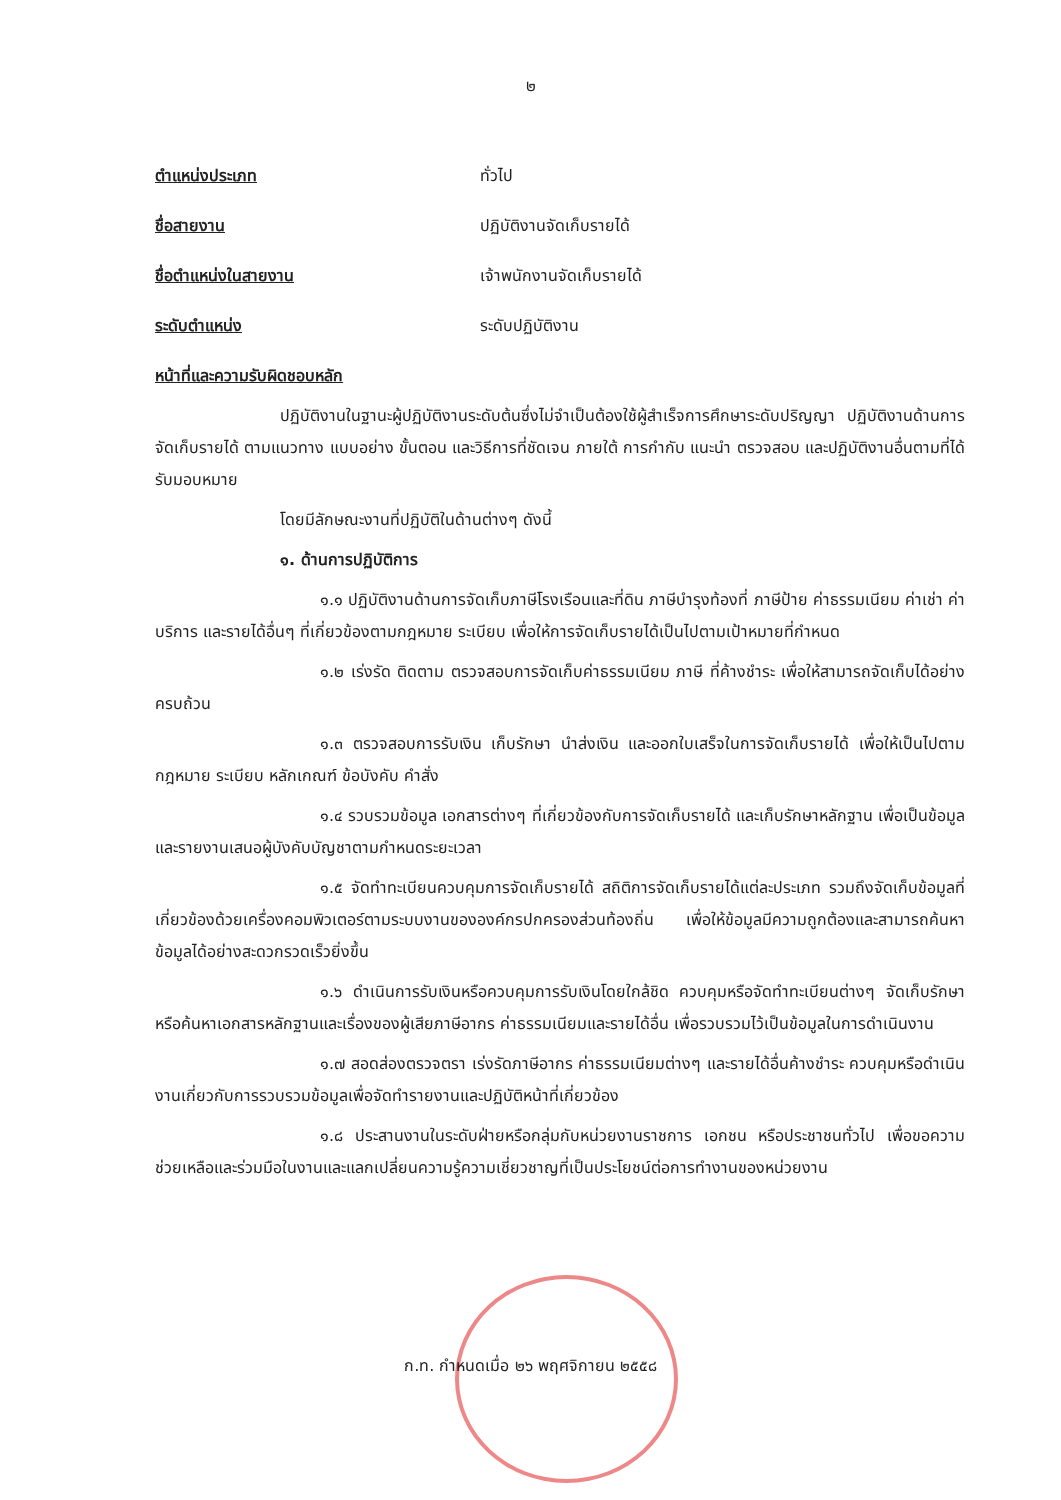๒
ตำแหน่งประเภท ทั่วไป
ชื่อสายงาน ปฏิบัติงานจัดเก็บรายได้
ชื่อตำแหน่งในสายงาน เจ้าพนักงานจัดเก็บรายได้
ระดับตำแหน่ง ระดับปฏิบัติงาน
หน้าที่และความรับผิดชอบหลัก
ปฏิบัติงานในฐานะผู้ปฏิบัติงานระดับต้นซึ่งไม่จำเป็นต้องใช้ผู้สำเร็จการศึกษาระดับปริญญา ปฏิบัติงานด้านการจัดเก็บรายได้ ตามแนวทาง แบบอย่าง ขั้นตอน และวิธีการที่ชัดเจน ภายใต้ การกำกับ แนะนำ ตรวจสอบ และปฏิบัติงานอื่นตามที่ได้รับมอบหมาย
โดยมีลักษณะงานที่ปฏิบัติในด้านต่างๆ ดังนี้
๑. ด้านการปฏิบัติการ
๑.๑ ปฏิบัติงานด้านการจัดเก็บภาษีโรงเรือนและที่ดิน ภาษีบำรุงท้องที่ ภาษีป้าย ค่าธรรมเนียม ค่าเช่า ค่าบริการ และรายได้อื่นๆ ที่เกี่ยวข้องตามกฎหมาย ระเบียบ เพื่อให้การจัดเก็บรายได้เป็นไปตามเป้าหมายที่กำหนด
๑.๒ เร่งรัด ติดตาม ตรวจสอบการจัดเก็บค่าธรรมเนียม ภาษี ที่ค้างชำระ เพื่อให้สามารถจัดเก็บได้อย่างครบถ้วน
๑.๓ ตรวจสอบการรับเงิน เก็บรักษา นำส่งเงิน และออกใบเสร็จในการจัดเก็บรายได้ เพื่อให้เป็นไปตามกฎหมาย ระเบียบ หลักเกณฑ์ ข้อบังคับ คำสั่ง
๑.๔ รวบรวมข้อมูล เอกสารต่างๆ ที่เกี่ยวข้องกับการจัดเก็บรายได้ และเก็บรักษาหลักฐาน เพื่อเป็นข้อมูล และรายงานเสนอผู้บังคับบัญชาตามกำหนดระยะเวลา
๑.๕ จัดทำทะเบียนควบคุมการจัดเก็บรายได้ สถิติการจัดเก็บรายได้แต่ละประเภท รวมถึงจัดเก็บข้อมูลที่เกี่ยวข้องด้วยเครื่องคอมพิวเตอร์ตามระบบงานขององค์กรปกครองส่วนท้องถิ่น เพื่อให้ข้อมูลมีความถูกต้องและสามารถค้นหาข้อมูลได้อย่างสะดวกรวดเร็วยิ่งขึ้น
๑.๖ ดำเนินการรับเงินหรือควบคุมการรับเงินโดยใกล้ชิด ควบคุมหรือจัดทำทะเบียนต่างๆ จัดเก็บรักษาหรือค้นหาเอกสารหลักฐานและเรื่องของผู้เสียภาษีอากร ค่าธรรมเนียมและรายได้อื่น เพื่อรวบรวมไว้เป็นข้อมูลในการดำเนินงาน
๑.๗ สอดส่องตรวจตรา เร่งรัดภาษีอากร ค่าธรรมเนียมต่างๆ และรายได้อื่นค้างชำระ ควบคุมหรือดำเนินงานเกี่ยวกับการรวบรวมข้อมูลเพื่อจัดทำรายงานและปฏิบัติหน้าที่เกี่ยวข้อง
๑.๘ ประสานงานในระดับฝ่ายหรือกลุ่มกับหน่วยงานราชการ เอกชน หรือประชาชนทั่วไป เพื่อขอความช่วยเหลือและร่วมมือในงานและแลกเปลี่ยนความรู้ความเชี่ยวชาญที่เป็นประโยชน์ต่อการทำงานของหน่วยงาน
ก.ท. กำหนดเมื่อ ๒๖ พฤศจิกายน ๒๕๕๘